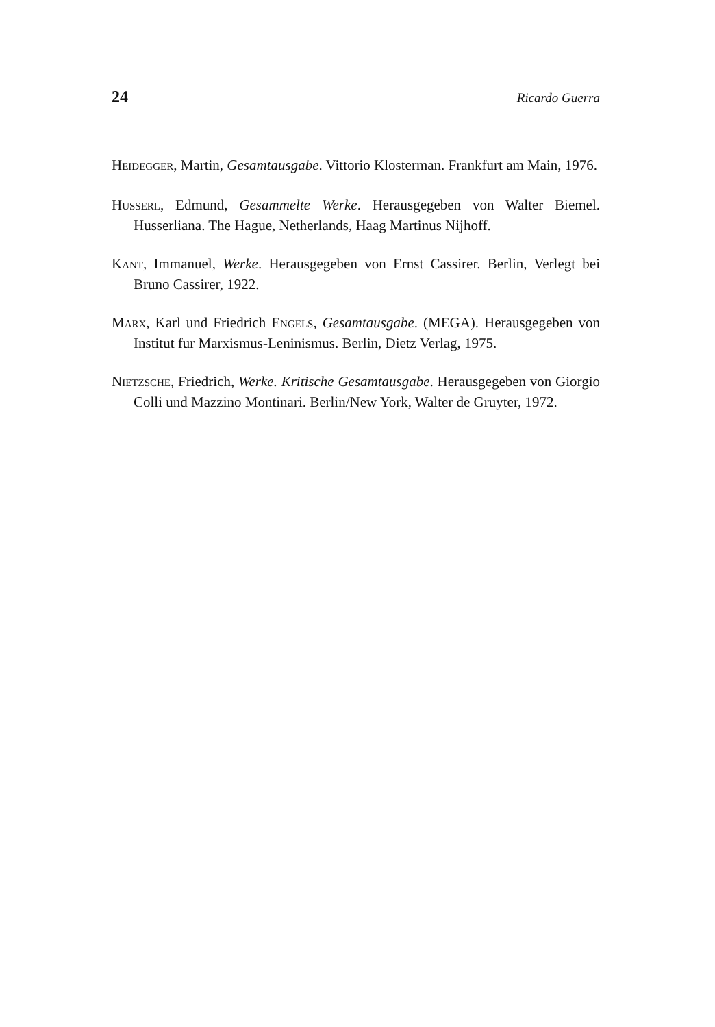24 Ricardo Guerra
HEIDEGGER, Martin, Gesamtausgabe. Vittorio Klosterman. Frankfurt am Main, 1976.
HUSSERL, Edmund, Gesammelte Werke. Herausgegeben von Walter Biemel. Husserliana. The Hague, Netherlands, Haag Martinus Nijhoff.
KANT, Immanuel, Werke. Herausgegeben von Ernst Cassirer. Berlin, Verlegt bei Bruno Cassirer, 1922.
MARX, Karl und Friedrich ENGELS, Gesamtausgabe. (MEGA). Herausgegeben von Institut fur Marxismus-Leninismus. Berlin, Dietz Verlag, 1975.
NIETZSCHE, Friedrich, Werke. Kritische Gesamtausgabe. Herausgegeben von Giorgio Colli und Mazzino Montinari. Berlin/New York, Walter de Gruyter, 1972.